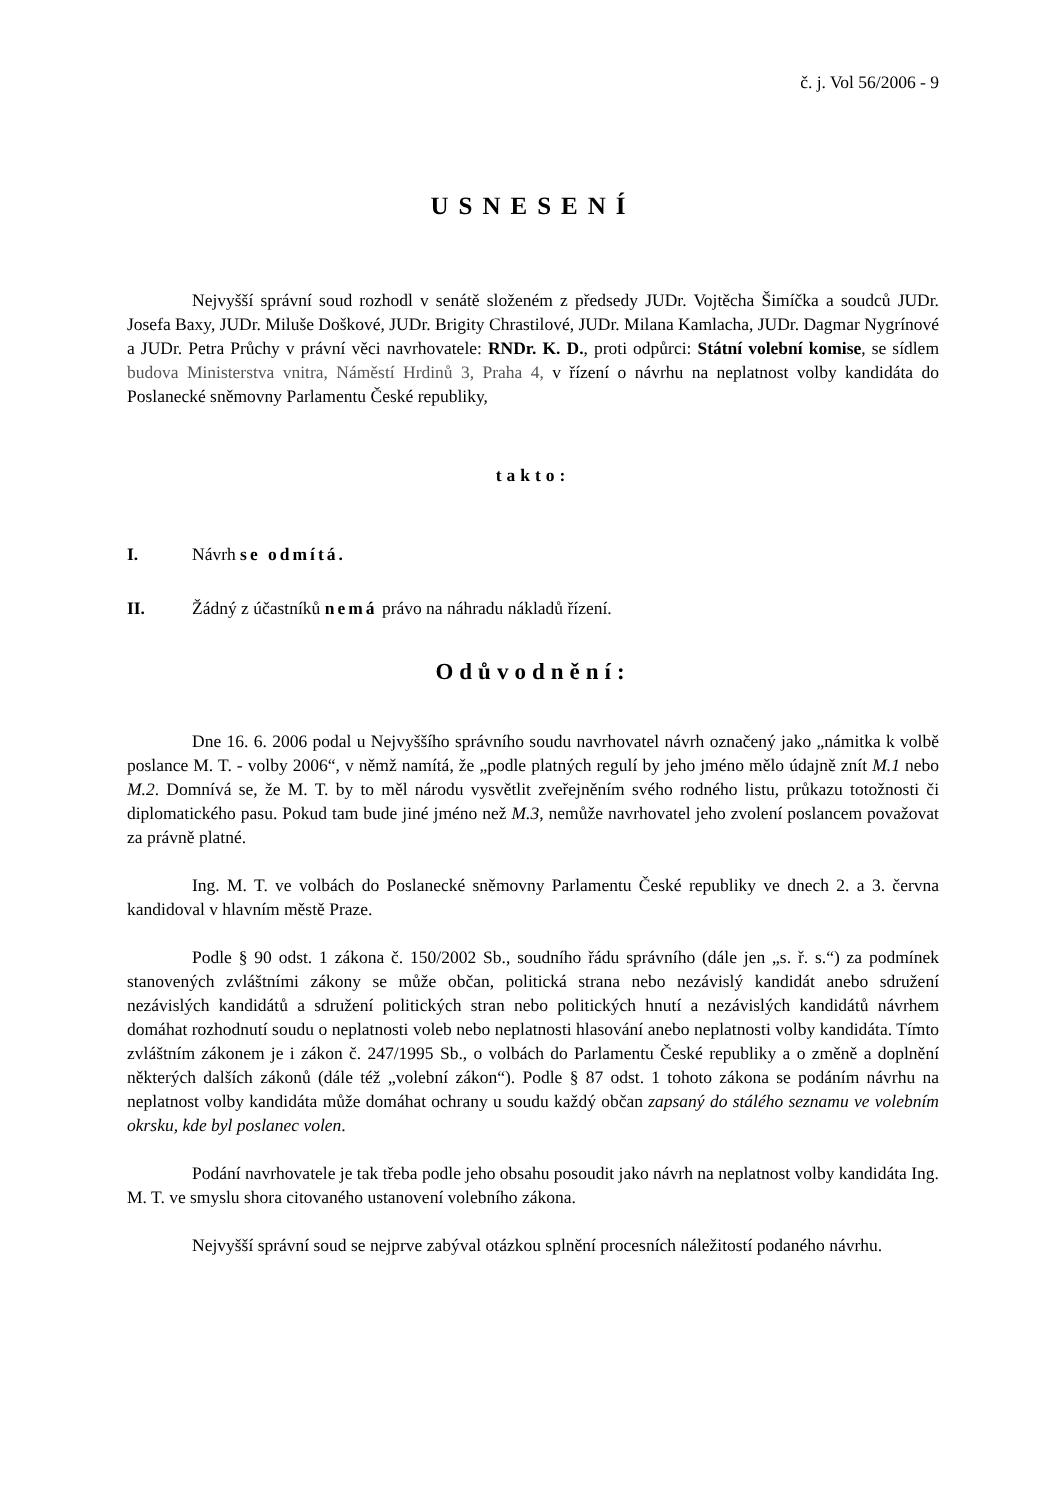č. j. Vol 56/2006 - 9
USNESENÍ
Nejvyšší správní soud rozhodl v senátě složeném z předsedy JUDr. Vojtěcha Šimíčka a soudců JUDr. Josefa Baxy, JUDr. Miluše Doškové, JUDr. Brigity Chrastilové, JUDr. Milana Kamlacha, JUDr. Dagmar Nygrínové a JUDr. Petra Průchy v právní věci navrhovatele: RNDr. K. D., proti odpůrci: Státní volební komise, se sídlem budova Ministerstva vnitra, Náměstí Hrdinů 3, Praha 4, v řízení o návrhu na neplatnost volby kandidáta do Poslanecké sněmovny Parlamentu České republiky,
takto:
I. Návrh se odmítá.
II. Žádný z účastníků nemá právo na náhradu nákladů řízení.
Odůvodnění:
Dne 16. 6. 2006 podal u Nejvyššího správního soudu navrhovatel návrh označený jako „námitka k volbě poslance M. T. - volby 2006“, v němž namítá, že „podle platných regulí by jeho jméno mělo údajně znít M.1 nebo M.2. Domnívá se, že M. T. by to měl národu vysvětlit zveřejněním svého rodného listu, průkazu totožnosti či diplomatického pasu. Pokud tam bude jiné jméno než M.3, nemůže navrhovatel jeho zvolení poslancem považovat za právně platné.
Ing. M. T. ve volbách do Poslanecké sněmovny Parlamentu České republiky ve dnech 2. a 3. června kandidoval v hlavním městě Praze.
Podle § 90 odst. 1 zákona č. 150/2002 Sb., soudního řádu správního (dále jen „s. ř. s.“) za podmínek stanovených zvláštními zákony se může občan, politická strana nebo nezávislý kandidát anebo sdružení nezávislých kandidátů a sdružení politických stran nebo politických hnutí a nezávislých kandidátů návrhem domáhat rozhodnutí soudu o neplatnosti voleb nebo neplatnosti hlasování anebo neplatnosti volby kandidáta. Tímto zvláštním zákonem je i zákon č. 247/1995 Sb., o volbách do Parlamentu České republiky a o změně a doplnění některých dalších zákonů (dále též „volební zákon“). Podle § 87 odst. 1 tohoto zákona se podáním návrhu na neplatnost volby kandidáta může domáhat ochrany u soudu každý občan zapsaný do stálého seznamu ve volebním okrsku, kde byl poslanec volen.
Podání navrhovatele je tak třeba podle jeho obsahu posoudit jako návrh na neplatnost volby kandidáta Ing. M. T. ve smyslu shora citovaného ustanovení volebního zákona.
Nejvyšší správní soud se nejprve zabýval otázkou splnění procesních náležitostí podaného návrhu.